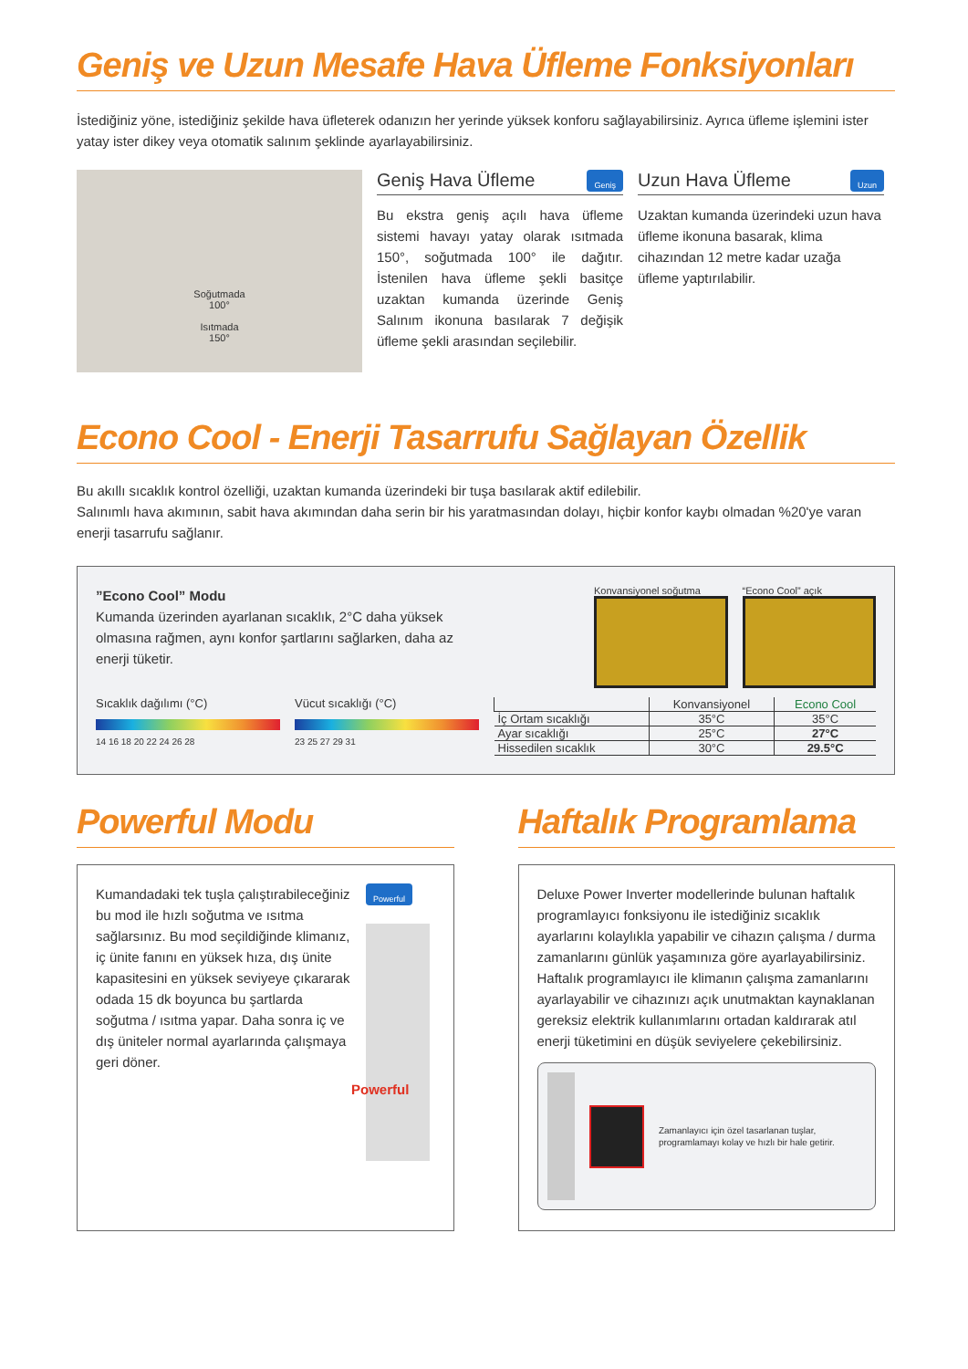Geniş ve Uzun Mesafe Hava Üfleme Fonksiyonları
İstediğiniz yöne, istediğiniz şekilde hava üfleterek odanızın her yerinde yüksek konforu sağlayabilirsiniz. Ayrıca üfleme işlemini ister yatay ister dikey veya otomatik salınım şeklinde ayarlayabilirsiniz.
Soğutmada
100°
Isıtmada
150°
Geniş Hava Üfleme Geniş
Bu ekstra geniş açılı hava üfleme sistemi havayı yatay olarak ısıtmada 150°, soğutmada 100° ile dağıtır. İstenilen hava üfleme şekli basitçe uzaktan kumanda üzerinde Geniş Salınım ikonuna basılarak 7 değişik üfleme şekli arasından seçilebilir.
Uzun Hava Üfleme Uzun
Uzaktan kumanda üzerindeki uzun hava üfleme ikonuna basarak, klima cihazından 12 metre kadar uzağa üfleme yaptırılabilir.
Econo Cool - Enerji Tasarrufu Sağlayan Özellik
Bu akıllı sıcaklık kontrol özelliği, uzaktan kumanda üzerindeki bir tuşa basılarak aktif edilebilir.
Salınımlı hava akımının, sabit hava akımından daha serin bir his yaratmasından dolayı, hiçbir konfor kaybı olmadan %20'ye varan enerji tasarrufu sağlanır.
”Econo Cool” Modu
Kumanda üzerinden ayarlanan sıcaklık, 2°C daha yüksek olmasına rağmen, aynı konfor şartlarını sağlarken, daha az enerji tüketir.
Sıcaklık dağılımı (°C)
14 16 18 20 22 24 26 28
Vücut sıcaklığı (°C)
23 25 27 29 31
Konvansiyonel soğutma “Econo Cool” açık
| | Konvansiyonel | Econo Cool |
| --- | --- | --- |
| İç Ortam sıcaklığı | 35°C | 35°C |
| Ayar sıcaklığı | 25°C | 27°C |
| Hissedilen sıcaklık | 30°C | 29.5°C |
Powerful Modu
Kumandadaki tek tuşla çalıştırabileceğiniz bu mod ile hızlı soğutma ve ısıtma sağlarsınız. Bu mod seçildiğinde klimanız, iç ünite fanını en yüksek hıza, dış ünite kapasitesini en yüksek seviyeye çıkararak odada 15 dk boyunca bu şartlarda soğutma / ısıtma yapar. Daha sonra iç ve dış üniteler normal ayarlarında çalışmaya geri döner.
Powerful
Powerful
Haftalık Programlama
Deluxe Power Inverter modellerinde bulunan haftalık programlayıcı fonksiyonu ile istediğiniz sıcaklık ayarlarını kolaylıkla yapabilir ve cihazın çalışma / durma zamanlarını günlük yaşamınıza göre ayarlayabilirsiniz. Haftalık programlayıcı ile klimanın çalışma zamanlarını ayarlayabilir ve cihazınızı açık unutmaktan kaynaklanan gereksiz elektrik kullanımlarını ortadan kaldırarak atıl enerji tüketimini en düşük seviyelere çekebilirsiniz.
Zamanlayıcı için özel tasarlanan tuşlar, programlamayı kolay ve hızlı bir hale getirir.